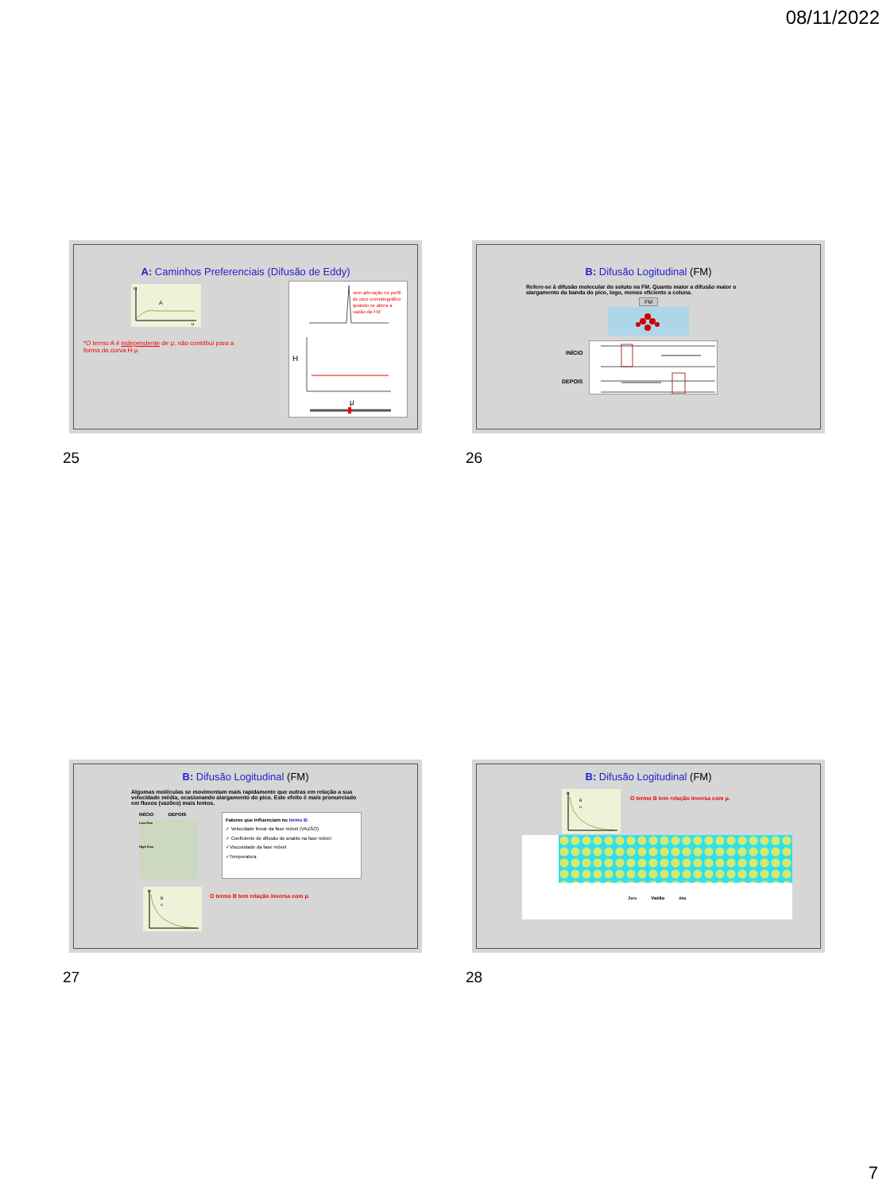08/11/2022
A: Caminhos Preferenciais (Difusão de Eddy)
H
A
u
*O termo A é independente de μ; não contribui para a forma da curva H-μ
sem alteração no perfil
do pico cromatográfico
quando se altera a
vazão da FM
H
μ
25
B: Difusão Logitudinal (FM)
Refere-se à difusão molecular do soluto na FM. Quanto maior a difusão maior o alargamento da banda do pico, logo, menos eficiente a coluna.
FM
INÍCIO
DEPOIS
26
B: Difusão Logitudinal (FM)
Algumas moléculas se movimentam mais rapidamente que outras em relação a sua velocidade média, ocasionando alargamento do pico. Este efeito é mais pronunciado em fluxos (vazões) mais lentos.
INÍCIO DEPOIS
Low flow
High flow
Fatores que influenciam no termo B:
✓ Velocidade linear da fase móvel (VAZÃO)
✓ Coeficiente de difusão do analito na fase móvel
✓Viscosidade da fase móvel
✓Temperatura
H
B
u
O termo B tem relação inversa com μ.
27
B: Difusão Logitudinal (FM)
H
B
u
O termo B tem relação inversa com μ.
Zero Vazão Alta
28
7